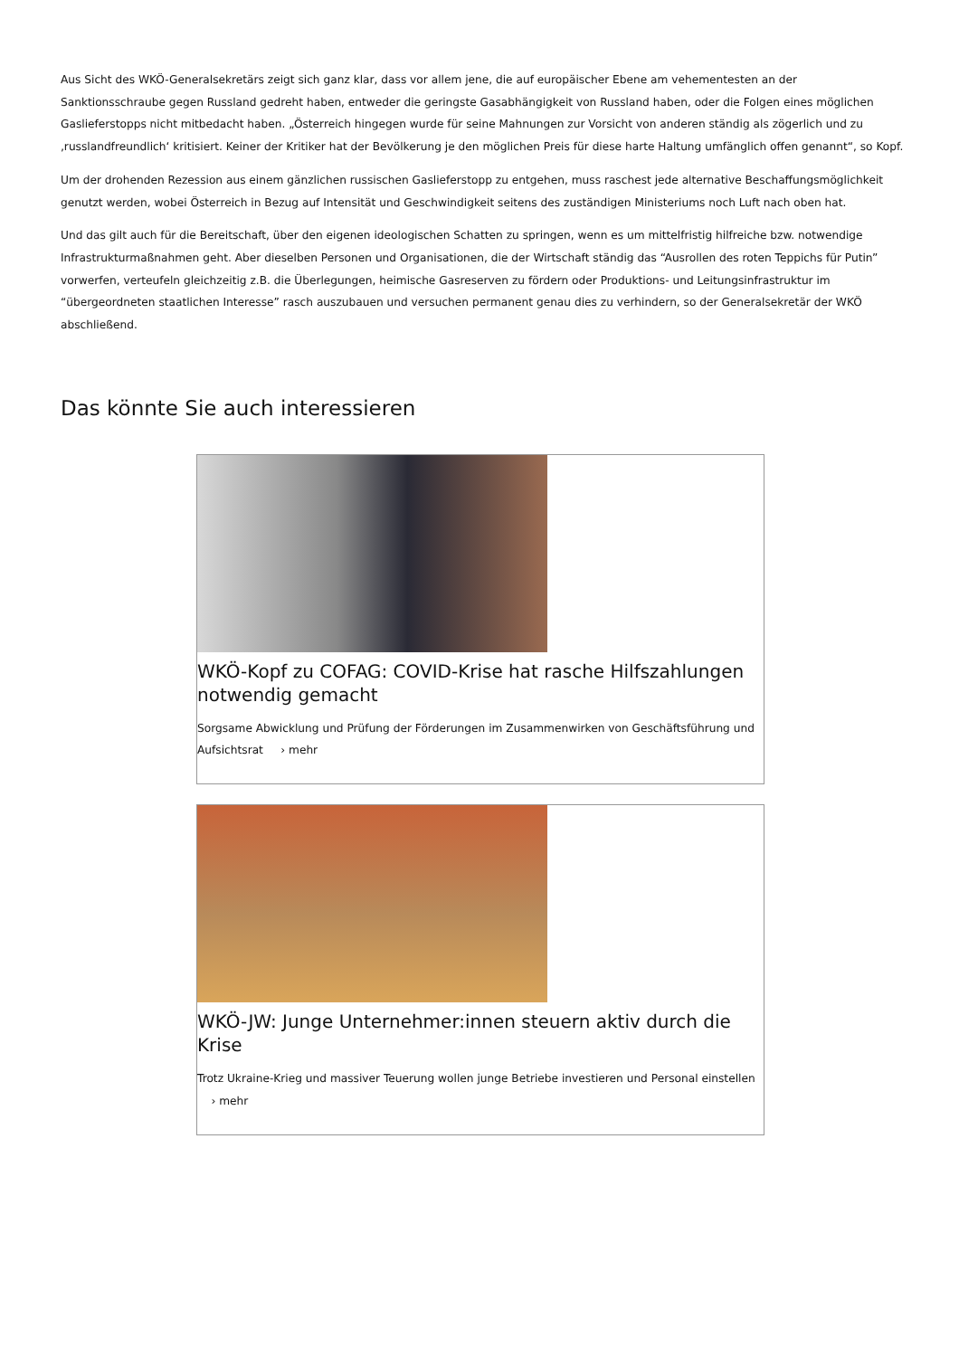Aus Sicht des WKÖ-Generalsekretärs zeigt sich ganz klar, dass vor allem jene, die auf europäischer Ebene am vehementesten an der Sanktionsschraube gegen Russland gedreht haben, entweder die geringste Gasabhängigkeit von Russland haben, oder die Folgen eines möglichen Gaslieferstopps nicht mitbedacht haben. „Österreich hingegen wurde für seine Mahnungen zur Vorsicht von anderen ständig als zögerlich und zu ‚russlandfreundlich‘ kritisiert. Keiner der Kritiker hat der Bevölkerung je den möglichen Preis für diese harte Haltung umfänglich offen genannt“, so Kopf.
Um der drohenden Rezession aus einem gänzlichen russischen Gaslieferstopp zu entgehen, muss raschest jede alternative Beschaffungsmöglichkeit genutzt werden, wobei Österreich in Bezug auf Intensität und Geschwindigkeit seitens des zuständigen Ministeriums noch Luft nach oben hat.
Und das gilt auch für die Bereitschaft, über den eigenen ideologischen Schatten zu springen, wenn es um mittelfristig hilfreiche bzw. notwendige Infrastrukturmaßnahmen geht. Aber dieselben Personen und Organisationen, die der Wirtschaft ständig das “Ausrollen des roten Teppichs für Putin” vorwerfen, verteufeln gleichzeitig z.B. die Überlegungen, heimische Gasreserven zu fördern oder Produktions- und Leitungsinfrastruktur im “übergeordneten staatlichen Interesse” rasch auszubauen und versuchen permanent genau dies zu verhindern, so der Generalsekretär der WKÖ abschließend.
Das könnte Sie auch interessieren
WKÖ-Kopf zu COFAG: COVID-Krise hat rasche Hilfszahlungen notwendig gemacht
Sorgsame Abwicklung und Prüfung der Förderungen im Zusammenwirken von Geschäftsführung und Aufsichtsrat › mehr
WKÖ-JW: Junge Unternehmer:innen steuern aktiv durch die Krise
Trotz Ukraine-Krieg und massiver Teuerung wollen junge Betriebe investieren und Personal einstellen › mehr